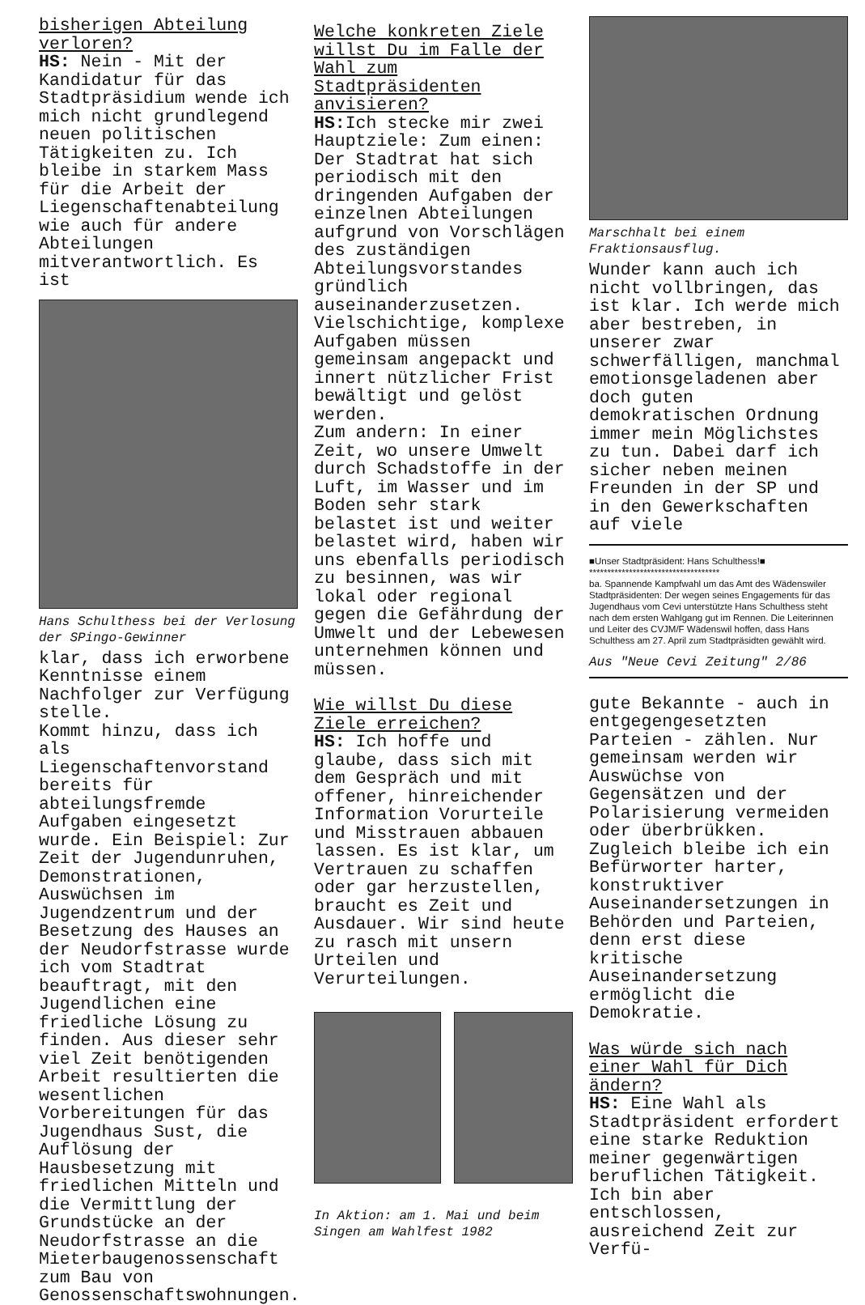bisherigen Abteilung verloren?
HS: Nein - Mit der Kandidatur für das Stadtpräsidium wende ich mich nicht grundlegend neuen politischen Tätigkeiten zu. Ich bleibe in starkem Mass für die Arbeit der Liegenschaftenabteilung wie auch für andere Abteilungen mitverantwortlich. Es ist
Hans Schulthess bei der Verlosung der SPingo-Gewinner
klar, dass ich erworbene Kenntnisse einem Nachfolger zur Verfügung stelle.
Kommt hinzu, dass ich als Liegenschaftenvorstand bereits für abteilungsfremde Aufgaben eingesetzt wurde. Ein Beispiel: Zur Zeit der Jugendunruhen, Demonstrationen, Auswüchsen im Jugendzentrum und der Besetzung des Hauses an der Neudorfstrasse wurde ich vom Stadtrat beauftragt, mit den Jugendlichen eine friedliche Lösung zu finden. Aus dieser sehr viel Zeit benötigenden Arbeit resultierten die wesentlichen Vorbereitungen für das Jugendhaus Sust, die Auflösung der Hausbesetzung mit friedlichen Mitteln und die Vermittlung der Grundstücke an der Neudorfstrasse an die Mieterbaugenossenschaft zum Bau von Genossenschaftswohnungen.
Welche konkreten Ziele willst Du im Falle der Wahl zum Stadtpräsidenten anvisieren?
HS: Ich stecke mir zwei Hauptziele: Zum einen: Der Stadtrat hat sich periodisch mit den dringenden Aufgaben der einzelnen Abteilungen aufgrund von Vorschlägen des zuständigen Abteilungsvorstandes gründlich auseinanderzusetzen. Vielschichtige, komplexe Aufgaben müssen gemeinsam angepackt und innert nützlicher Frist bewältigt und gelöst werden.
Zum andern: In einer Zeit, wo unsere Umwelt durch Schadstoffe in der Luft, im Wasser und im Boden sehr stark belastet ist und weiter belastet wird, haben wir uns ebenfalls periodisch zu besinnen, was wir lokal oder regional gegen die Gefährdung der Umwelt und der Lebewesen unternehmen können und müssen.
Wie willst Du diese Ziele erreichen?
HS: Ich hoffe und glaube, dass sich mit dem Gespräch und mit offener, hinreichender Information Vorurteile und Misstrauen abbauen lassen. Es ist klar, um Vertrauen zu schaffen oder gar herzustellen, braucht es Zeit und Ausdauer. Wir sind heute zu rasch mit unsern Urteilen und Verurteilungen.
In Aktion: am 1. Mai und beim Singen am Wahlfest 1982
Marschhalt bei einem Fraktionsausflug.
Wunder kann auch ich nicht vollbringen, das ist klar. Ich werde mich aber bestreben, in unserer zwar schwerfälligen, manchmal emotionsgeladenen aber doch guten demokratischen Ordnung immer mein Möglichstes zu tun. Dabei darf ich sicher neben meinen Freunden in der SP und in den Gewerkschaften auf viele
■Unser Stadtpräsident: Hans Schulthess!■
************************************
ba. Spannende Kampfwahl um das Amt des Wädenswiler Stadtpräsidenten: Der wegen seines Engagements für das Jugendhaus vom Cevi unterstützte Hans Schulthess steht nach dem ersten Wahlgang gut im Rennen. Die Leiterinnen und Leiter des CVJM/F Wädenswil hoffen, dass Hans Schulthess am 27. April zum Stadtpräsidten gewählt wird.
Aus "Neue Cevi Zeitung" 2/86
gute Bekannte - auch in entgegengesetzten Parteien - zählen. Nur gemeinsam werden wir Auswüchse von Gegensätzen und der Polarisierung vermeiden oder überbrükken. Zugleich bleibe ich ein Befürworter harter, konstruktiver Auseinandersetzungen in Behörden und Parteien, denn erst diese kritische Auseinandersetzung ermöglicht die Demokratie.
Was würde sich nach einer Wahl für Dich ändern?
HS: Eine Wahl als Stadtpräsident erfordert eine starke Reduktion meiner gegenwärtigen beruflichen Tätigkeit. Ich bin aber entschlossen, ausreichend Zeit zur Verfü-